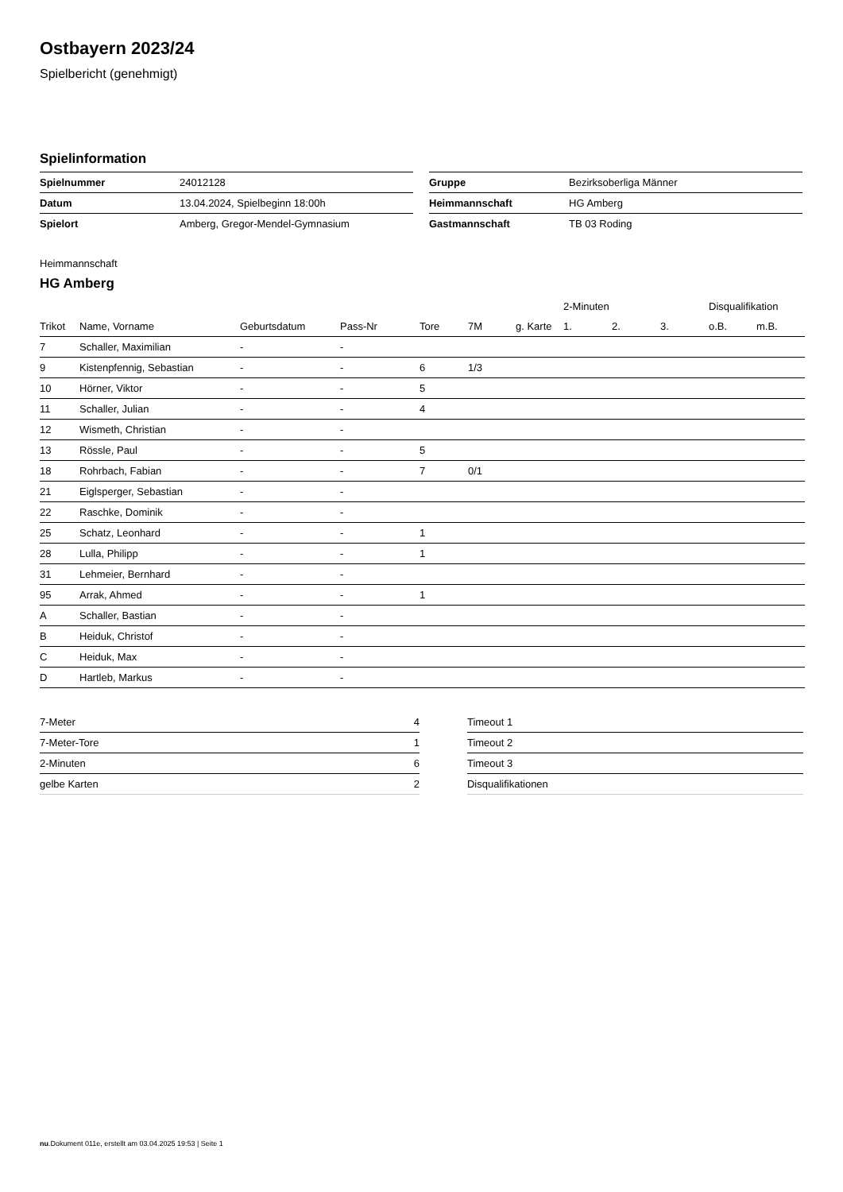Ostbayern 2023/24
Spielbericht (genehmigt)
Spielinformation
| Spielnummer | 24012128 |
| Datum | 13.04.2024, Spielbeginn 18:00h |
| Spielort | Amberg, Gregor-Mendel-Gymnasium |
| Gruppe | Bezirksoberliga Männer |
| Heimmannschaft | HG Amberg |
| Gastmannschaft | TB 03 Roding |
Heimmannschaft
HG Amberg
| | | | | | | | 2-Minuten | | | Disqualifikation | |
| --- | --- | --- | --- | --- | --- | --- | --- | --- | --- | --- | --- |
| Trikot | Name, Vorname | Geburtsdatum | Pass-Nr | Tore | 7M | g. Karte | 1. | 2. | 3. | o.B. | m.B. |
| 7 | Schaller, Maximilian | - | - | | | | | | | | |
| 9 | Kistenpfennig, Sebastian | - | - | 6 | 1/3 | | | | | | |
| 10 | Hörner, Viktor | - | - | 5 | | | | | | | |
| 11 | Schaller, Julian | - | - | 4 | | | | | | | |
| 12 | Wismeth, Christian | - | - | | | | | | | | |
| 13 | Rössle, Paul | - | - | 5 | | | | | | | |
| 18 | Rohrbach, Fabian | - | - | 7 | 0/1 | | | | | | |
| 21 | Eiglsperger, Sebastian | - | - | | | | | | | | |
| 22 | Raschke, Dominik | - | - | | | | | | | | |
| 25 | Schatz, Leonhard | - | - | 1 | | | | | | | |
| 28 | Lulla, Philipp | - | - | 1 | | | | | | | |
| 31 | Lehmeier, Bernhard | - | - | | | | | | | | |
| 95 | Arrak, Ahmed | - | - | 1 | | | | | | | |
| A | Schaller, Bastian | - | - | | | | | | | | |
| B | Heiduk, Christof | - | - | | | | | | | | |
| C | Heiduk, Max | - | - | | | | | | | | |
| D | Hartleb, Markus | - | - | | | | | | | | |
| 7-Meter | 4 |
| 7-Meter-Tore | 1 |
| 2-Minuten | 6 |
| gelbe Karten | 2 |
| Timeout 1 |
| Timeout 2 |
| Timeout 3 |
| Disqualifikationen |
nu.Dokument 011e, erstellt am 03.04.2025 19:53 | Seite 1